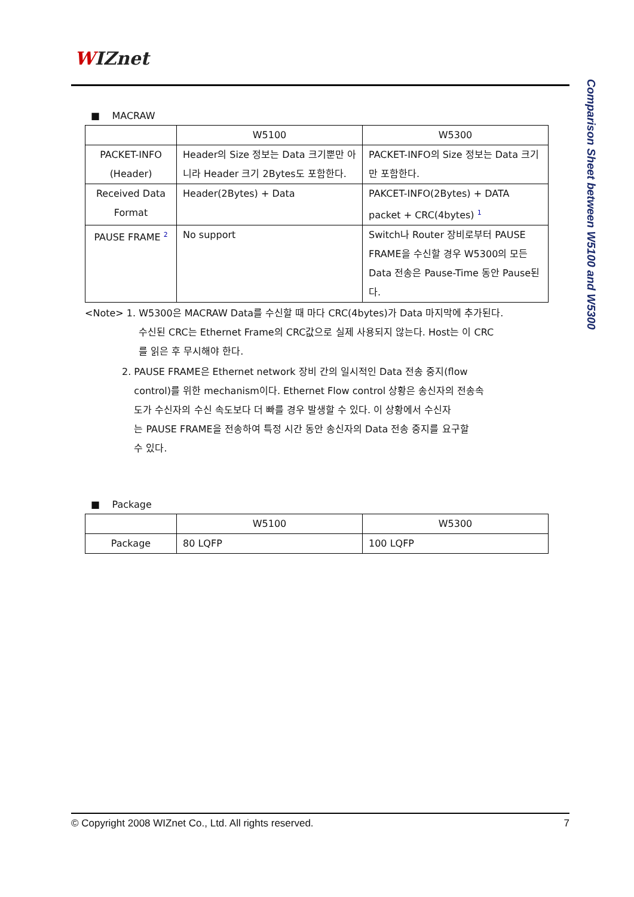WIZnet
Comparison Sheet between W5100 and W5300
■ MACRAW
| | W5100 | W5300 |
| --- | --- | --- |
| PACKET-INFO (Header) | Header의 Size 정보는 Data 크기뿐만 아니라 Header 크기 2Bytes도 포함한다. | PACKET-INFO의 Size 정보는 Data 크기만 포함한다. |
| Received Data Format | Header(2Bytes) + Data | PAKCET-INFO(2Bytes) + DATA packet + CRC(4bytes) <sup>1</sup> |
| PAUSE FRAME <sup>2</sup> | No support | Switch나 Router 장비로부터 PAUSE FRAME을 수신할 경우 W5300의 모든 Data 전송은 Pause-Time 동안 Pause된다. |
<Note> 1. W5300은 MACRAW Data를 수신할 때 마다 CRC(4bytes)가 Data 마지막에 추가된다.
수신된 CRC는 Ethernet Frame의 CRC값으로 실제 사용되지 않는다. Host는 이 CRC
를 읽은 후 무시해야 한다.
2. PAUSE FRAME은 Ethernet network 장비 간의 일시적인 Data 전송 중지(flow
control)를 위한 mechanism이다. Ethernet Flow control 상황은 송신자의 전송속
도가 수신자의 수신 속도보다 더 빠를 경우 발생할 수 있다. 이 상황에서 수신자
는 PAUSE FRAME을 전송하여 특정 시간 동안 송신자의 Data 전송 중지를 요구할
수 있다.
■ Package
| | W5100 | W5300 |
| --- | --- | --- |
| Package | 80 LQFP | 100 LQFP |
© Copyright 2008 WIZnet Co., Ltd. All rights reserved. 7